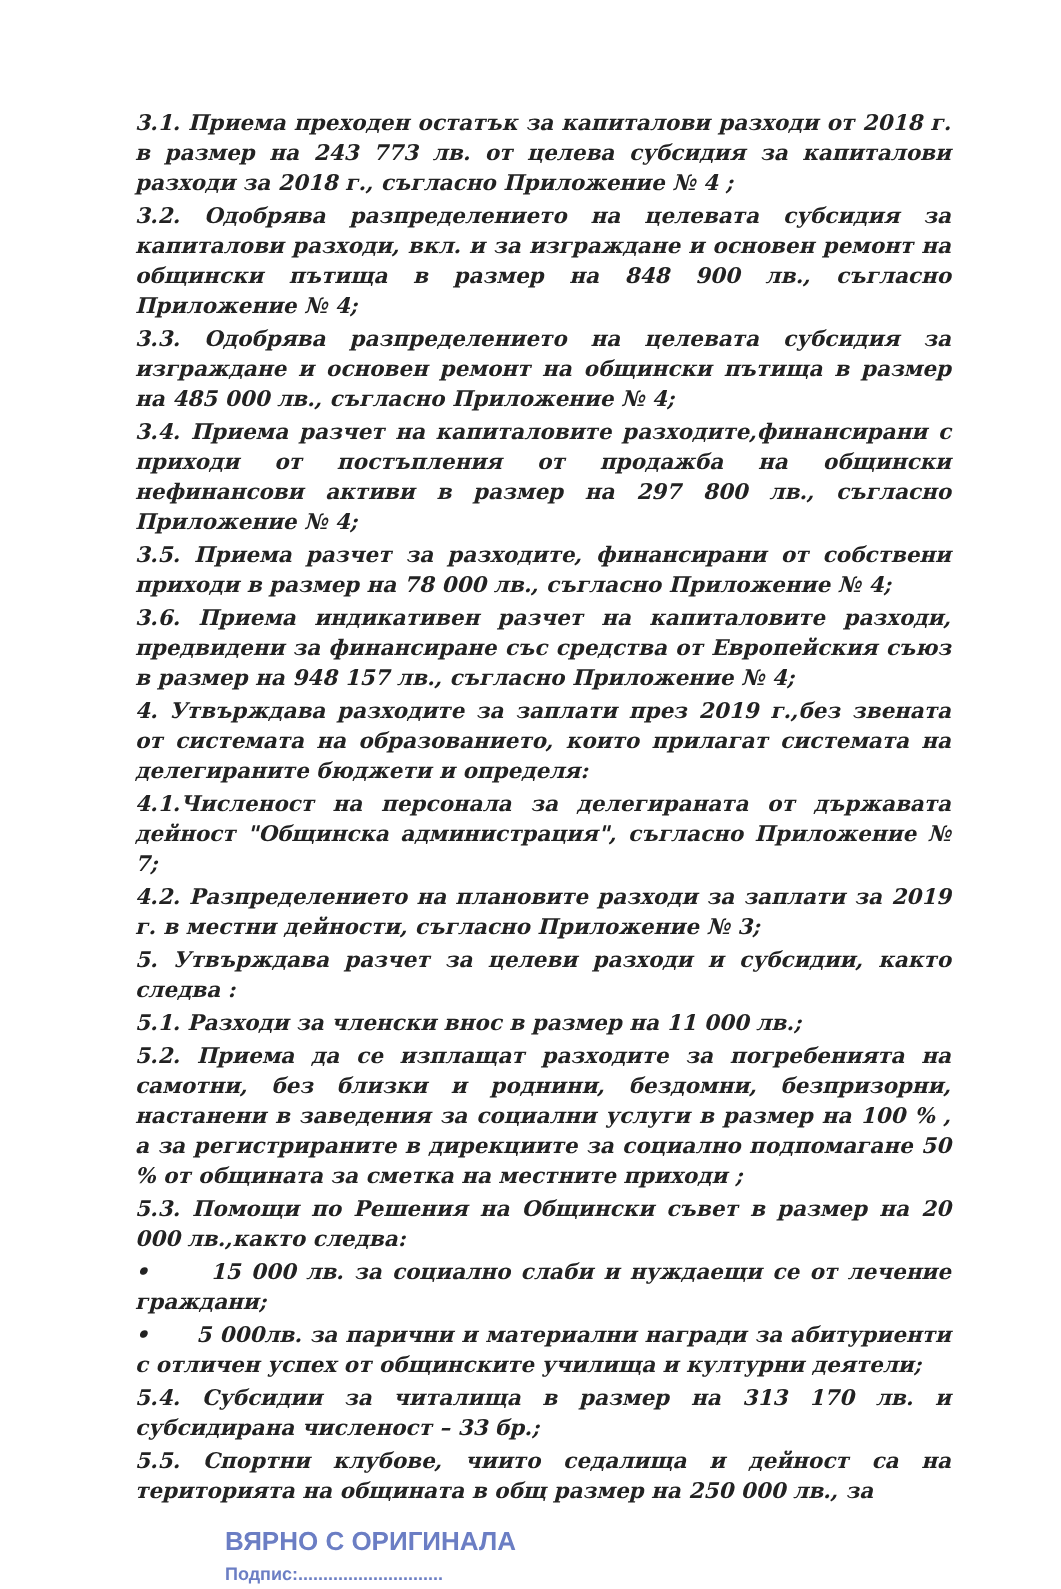3.1. Приема преходен остатък за капиталови разходи от 2018 г. в размер на 243 773 лв. от целева субсидия за капиталови разходи за 2018 г., съгласно Приложение № 4 ;
3.2. Одобрява разпределението на целевата субсидия за капиталови разходи, вкл. и за изграждане и основен ремонт на общински пътища в размер на 848 900 лв., съгласно Приложение № 4;
3.3. Одобрява разпределението на целевата субсидия за изграждане и основен ремонт на общински пътища в размер на 485 000 лв., съгласно Приложение № 4;
3.4. Приема разчет на капиталовите разходите,финансирани с приходи от постъпления от продажба на общински нефинансови активи в размер на 297 800 лв., съгласно Приложение № 4;
3.5. Приема разчет за разходите, финансирани от собствени приходи в размер на 78 000 лв., съгласно Приложение № 4;
3.6. Приема индикативен разчет на капиталовите разходи, предвидени за финансиране със средства от Европейския съюз в размер на 948 157 лв., съгласно Приложение № 4;
4. Утвърждава разходите за заплати през 2019 г.,без звената от системата на образованието, които прилагат системата на делегираните бюджети и определя:
4.1.Численост на персонала за делегираната от държавата дейност "Общинска администрация", съгласно Приложение № 7;
4.2. Разпределението на плановите разходи за заплати за 2019 г. в местни дейности, съгласно Приложение № 3;
5. Утвърждава разчет за целеви разходи и субсидии, както следва :
5.1. Разходи за членски внос в размер на 11 000 лв.;
5.2. Приема да се изплащат разходите за погребенията на самотни, без близки и роднини, бездомни, безпризорни, настанени в заведения за социални услуги в размер на 100 % , а за регистрираните в дирекциите за социално подпомагане 50 % от общината за сметка на местните приходи ;
5.3. Помощи по Решения на Общински съвет в размер на 20 000 лв.,както следва:
• 15 000 лв. за социално слаби и нуждаещи се от лечение граждани;
• 5 000лв. за парични и материални награди за абитуриенти с отличен успех от общинските училища и културни деятели;
5.4. Субсидии за читалища в размер на 313 170 лв. и субсидирана численост – 33 бр.;
5.5. Спортни клубове, чиито седалища и дейност са на територията на общината в общ размер на 250 000 лв., за
ВЯРНО С ОРИГИНАЛА
Подпис:.............................